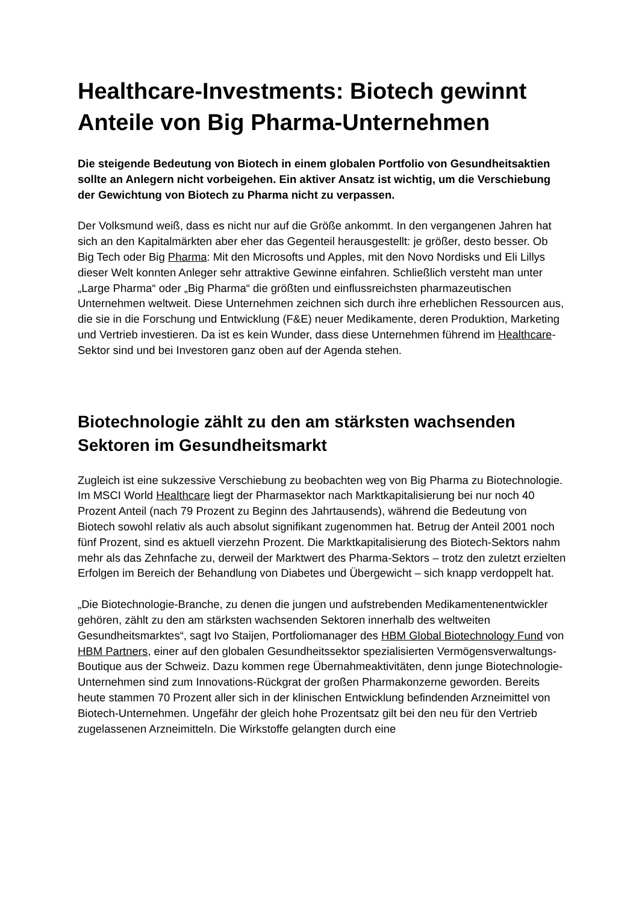Healthcare-Investments: Biotech gewinnt Anteile von Big Pharma-Unternehmen
Die steigende Bedeutung von Biotech in einem globalen Portfolio von Gesundheitsaktien sollte an Anlegern nicht vorbeigehen. Ein aktiver Ansatz ist wichtig, um die Verschiebung der Gewichtung von Biotech zu Pharma nicht zu verpassen.
Der Volksmund weiß, dass es nicht nur auf die Größe ankommt. In den vergangenen Jahren hat sich an den Kapitalmärkten aber eher das Gegenteil herausgestellt: je größer, desto besser. Ob Big Tech oder Big Pharma: Mit den Microsofts und Apples, mit den Novo Nordisks und Eli Lillys dieser Welt konnten Anleger sehr attraktive Gewinne einfahren. Schließlich versteht man unter „Large Pharma“ oder „Big Pharma“ die größten und einflussreichsten pharmazeutischen Unternehmen weltweit. Diese Unternehmen zeichnen sich durch ihre erheblichen Ressourcen aus, die sie in die Forschung und Entwicklung (F&E) neuer Medikamente, deren Produktion, Marketing und Vertrieb investieren. Da ist es kein Wunder, dass diese Unternehmen führend im Healthcare-Sektor sind und bei Investoren ganz oben auf der Agenda stehen.
Biotechnologie zählt zu den am stärksten wachsenden Sektoren im Gesundheitsmarkt
Zugleich ist eine sukzessive Verschiebung zu beobachten weg von Big Pharma zu Biotechnologie. Im MSCI World Healthcare liegt der Pharmasektor nach Marktkapitalisierung bei nur noch 40 Prozent Anteil (nach 79 Prozent zu Beginn des Jahrtausends), während die Bedeutung von Biotech sowohl relativ als auch absolut signifikant zugenommen hat. Betrug der Anteil 2001 noch fünf Prozent, sind es aktuell vierzehn Prozent. Die Marktkapitalisierung des Biotech-Sektors nahm mehr als das Zehnfache zu, derweil der Marktwert des Pharma-Sektors – trotz den zuletzt erzielten Erfolgen im Bereich der Behandlung von Diabetes und Übergewicht – sich knapp verdoppelt hat.
„Die Biotechnologie-Branche, zu denen die jungen und aufstrebenden Medikamentenentwickler gehören, zählt zu den am stärksten wachsenden Sektoren innerhalb des weltweiten Gesundheitsmarktes“, sagt Ivo Staijen, Portfoliomanager des HBM Global Biotechnology Fund von HBM Partners, einer auf den globalen Gesundheitssektor spezialisierten Vermögensverwaltungs-Boutique aus der Schweiz. Dazu kommen rege Übernahmeaktivitäten, denn junge Biotechnologie-Unternehmen sind zum Innovations-Rückgrat der großen Pharmakonzerne geworden. Bereits heute stammen 70 Prozent aller sich in der klinischen Entwicklung befindenden Arzneimittel von Biotech-Unternehmen. Ungefähr der gleich hohe Prozentsatz gilt bei den neu für den Vertrieb zugelassenen Arzneimitteln. Die Wirkstoffe gelangten durch eine